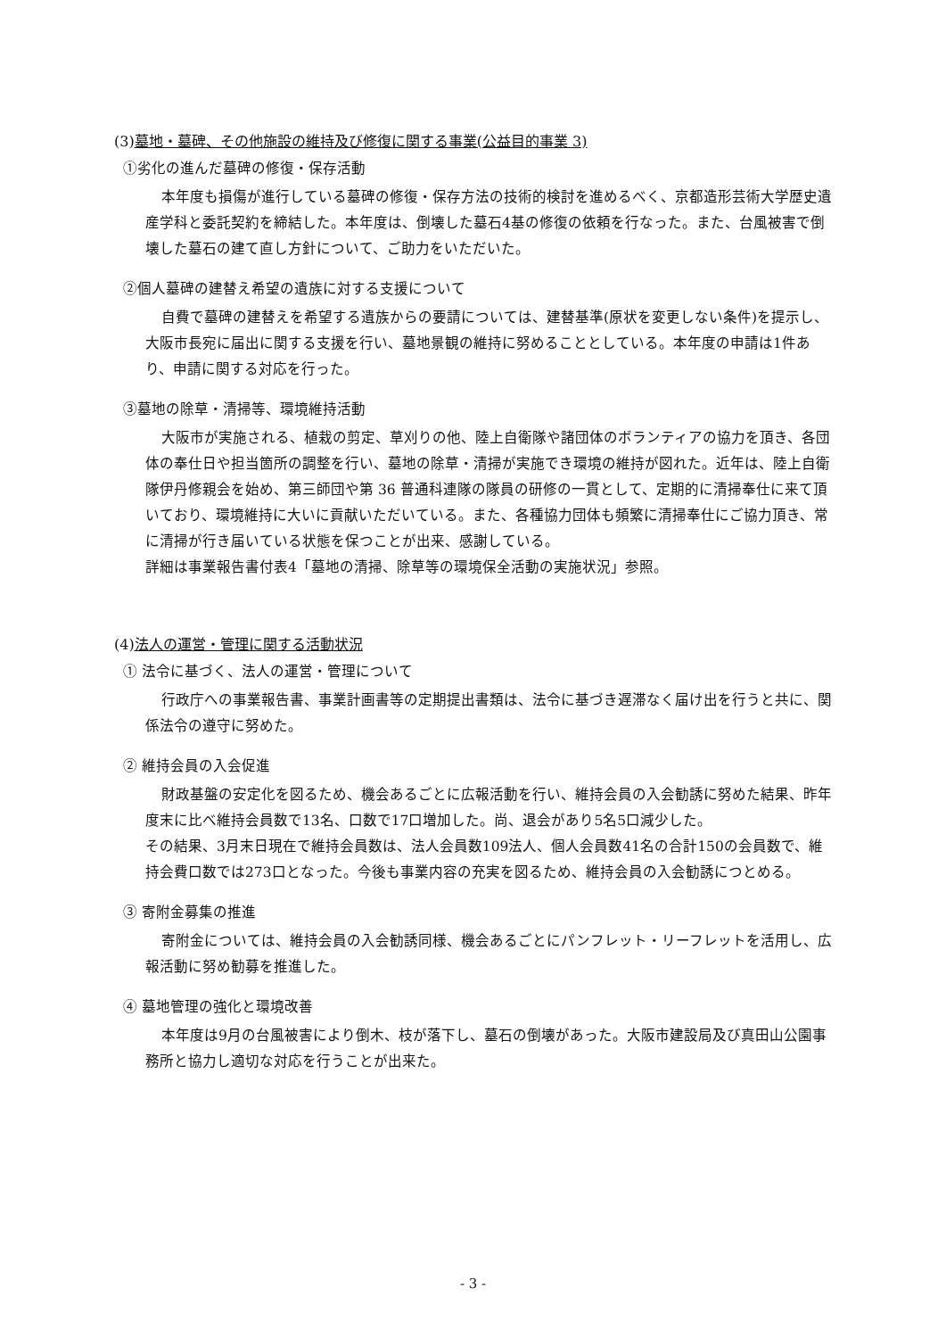(3)墓地・墓碑、その他施設の維持及び修復に関する事業(公益目的事業 3)
①劣化の進んだ墓碑の修復・保存活動
本年度も損傷が進行している墓碑の修復・保存方法の技術的検討を進めるべく、京都造形芸術大学歴史遺産学科と委託契約を締結した。本年度は、倒壊した墓石4基の修復の依頼を行なった。また、台風被害で倒壊した墓石の建て直し方針について、ご助力をいただいた。
②個人墓碑の建替え希望の遺族に対する支援について
自費で墓碑の建替えを希望する遺族からの要請については、建替基準(原状を変更しない条件)を提示し、大阪市長宛に届出に関する支援を行い、墓地景観の維持に努めることとしている。本年度の申請は1件あり、申請に関する対応を行った。
③墓地の除草・清掃等、環境維持活動
大阪市が実施される、植栽の剪定、草刈りの他、陸上自衛隊や諸団体のボランティアの協力を頂き、各団体の奉仕日や担当箇所の調整を行い、墓地の除草・清掃が実施でき環境の維持が図れた。近年は、陸上自衛隊伊丹修親会を始め、第三師団や第 36 普通科連隊の隊員の研修の一貫として、定期的に清掃奉仕に来て頂いており、環境維持に大いに貢献いただいている。また、各種協力団体も頻繁に清掃奉仕にご協力頂き、常に清掃が行き届いている状態を保つことが出来、感謝している。
詳細は事業報告書付表4「墓地の清掃、除草等の環境保全活動の実施状況」参照。
(4)法人の運営・管理に関する活動状況
① 法令に基づく、法人の運営・管理について
行政庁への事業報告書、事業計画書等の定期提出書類は、法令に基づき遅滞なく届け出を行うと共に、関係法令の遵守に努めた。
② 維持会員の入会促進
財政基盤の安定化を図るため、機会あるごとに広報活動を行い、維持会員の入会勧誘に努めた結果、昨年度末に比べ維持会員数で13名、口数で17口増加した。尚、退会があり5名5口減少した。
その結果、3月末日現在で維持会員数は、法人会員数109法人、個人会員数41名の合計150の会員数で、維持会費口数では273口となった。今後も事業内容の充実を図るため、維持会員の入会勧誘につとめる。
③ 寄附金募集の推進
寄附金については、維持会員の入会勧誘同様、機会あるごとにパンフレット・リーフレットを活用し、広報活動に努め勧募を推進した。
④ 墓地管理の強化と環境改善
本年度は9月の台風被害により倒木、枝が落下し、墓石の倒壊があった。大阪市建設局及び真田山公園事務所と協力し適切な対応を行うことが出来た。
- 3 -